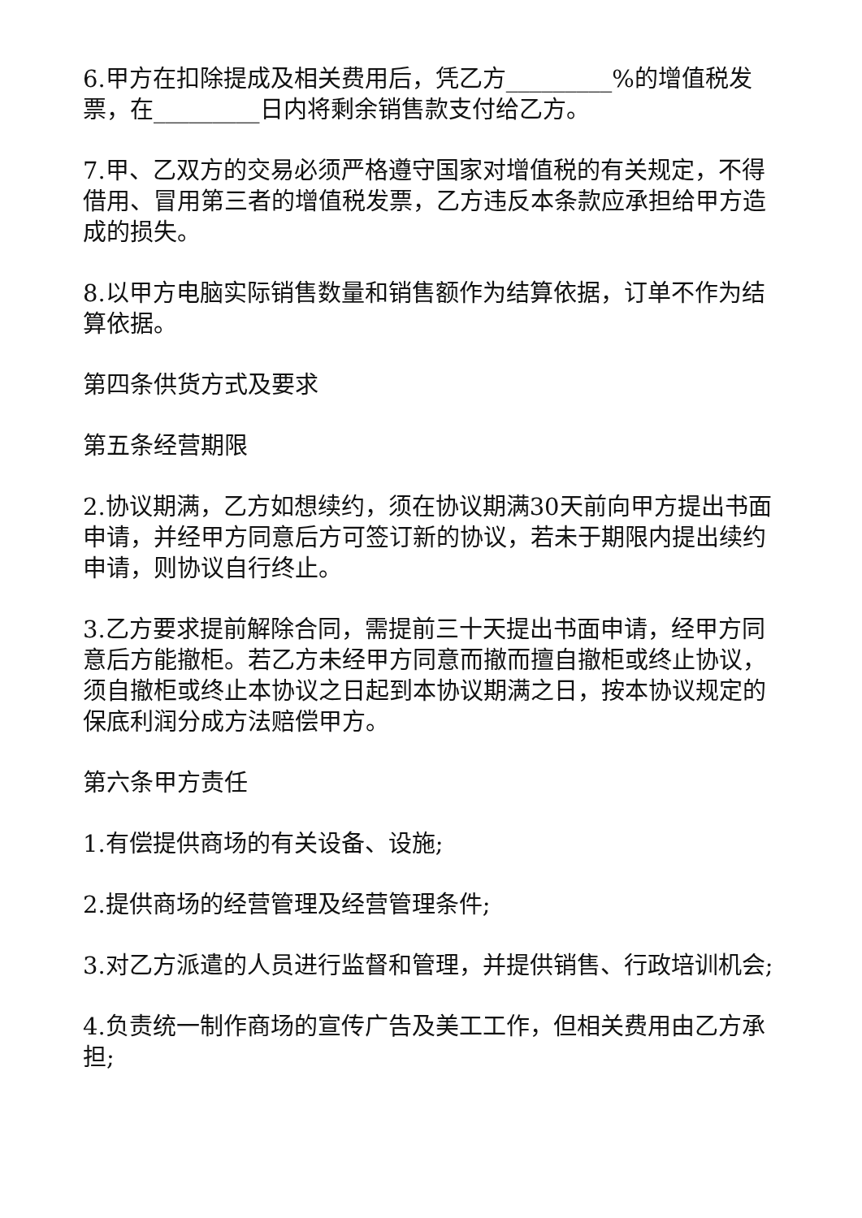6.甲方在扣除提成及相关费用后，凭乙方_________%的增值税发票，在_________日内将剩余销售款支付给乙方。
7.甲、乙双方的交易必须严格遵守国家对增值税的有关规定，不得借用、冒用第三者的增值税发票，乙方违反本条款应承担给甲方造成的损失。
8.以甲方电脑实际销售数量和销售额作为结算依据，订单不作为结算依据。
第四条供货方式及要求
第五条经营期限
2.协议期满，乙方如想续约，须在协议期满30天前向甲方提出书面申请，并经甲方同意后方可签订新的协议，若未于期限内提出续约申请，则协议自行终止。
3.乙方要求提前解除合同，需提前三十天提出书面申请，经甲方同意后方能撤柜。若乙方未经甲方同意而撤而擅自撤柜或终止协议，须自撤柜或终止本协议之日起到本协议期满之日，按本协议规定的保底利润分成方法赔偿甲方。
第六条甲方责任
1.有偿提供商场的有关设备、设施;
2.提供商场的经营管理及经营管理条件;
3.对乙方派遣的人员进行监督和管理，并提供销售、行政培训机会;
4.负责统一制作商场的宣传广告及美工工作，但相关费用由乙方承担;